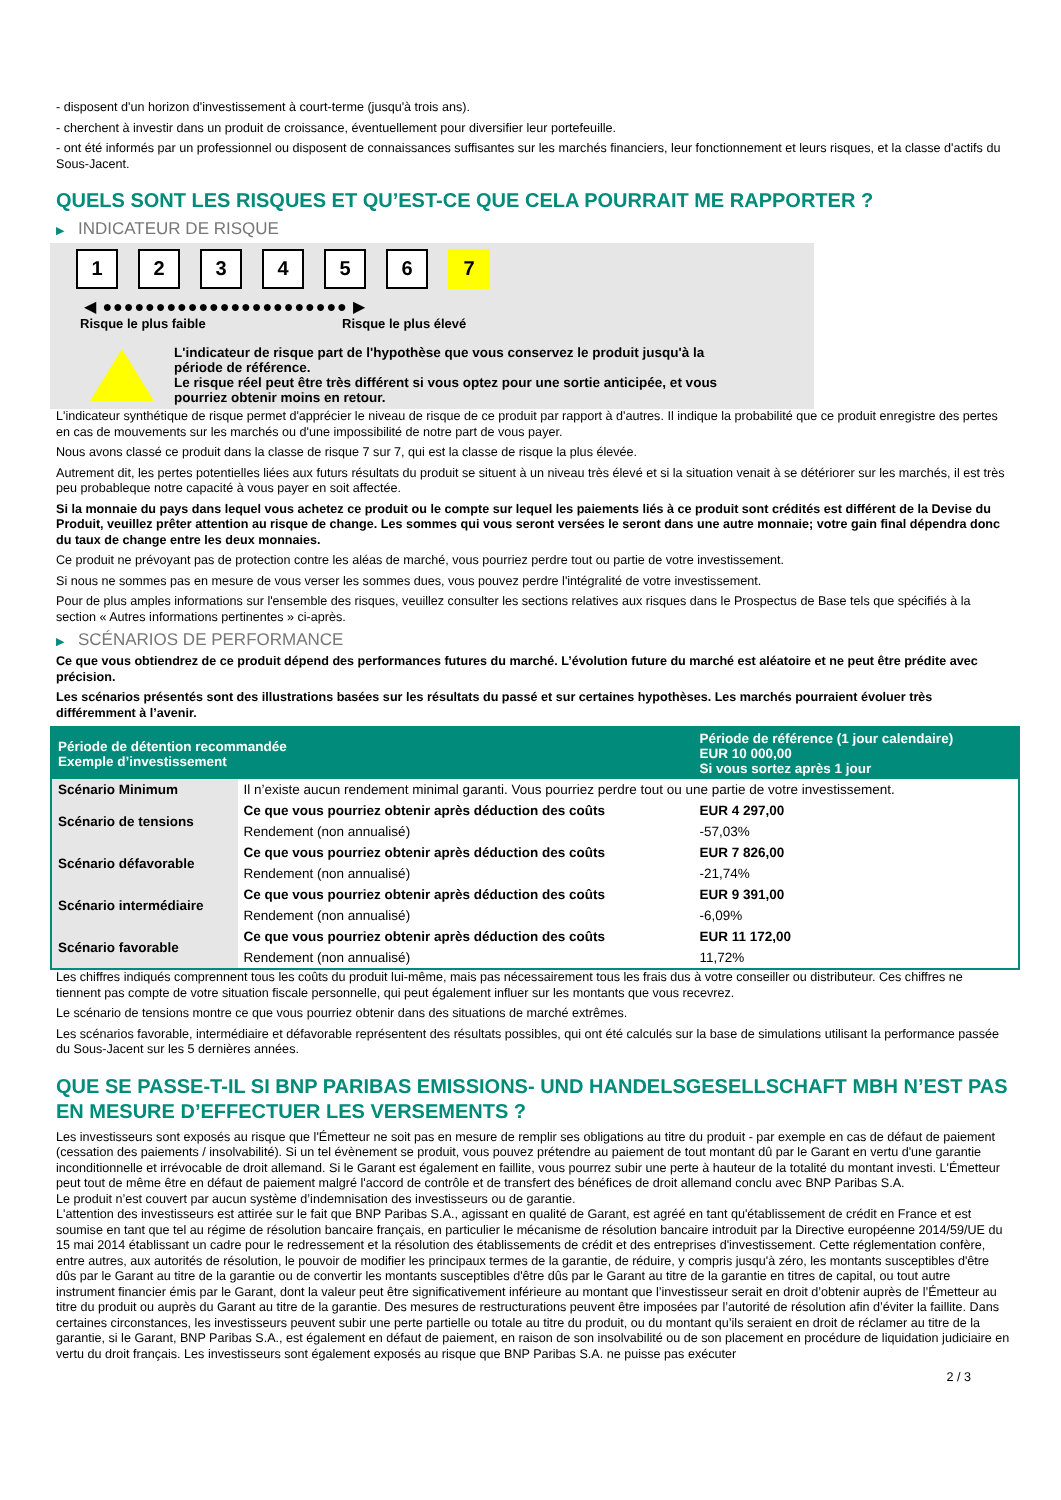- disposent d'un horizon d'investissement à court-terme (jusqu'à trois ans).
- cherchent à investir dans un produit de croissance, éventuellement pour diversifier leur portefeuille.
- ont été informés par un professionnel ou disposent de connaissances suffisantes sur les marchés financiers, leur fonctionnement et leurs risques, et la classe d'actifs du Sous-Jacent.
QUELS SONT LES RISQUES ET QU’EST-CE QUE CELA POURRAIT ME RAPPORTER ?
▶ INDICATEUR DE RISQUE
1 2 3 4 5 6 7
◀ ●●●●●●●●●●●●●●●●●●●●●●● ▶
Risque le plus faible Risque le plus élevé
L'indicateur de risque part de l'hypothèse que vous conservez le produit jusqu'à la
période de référence.
Le risque réel peut être très différent si vous optez pour une sortie anticipée, et vous
pourriez obtenir moins en retour.
L'indicateur synthétique de risque permet d'apprécier le niveau de risque de ce produit par rapport à d'autres. Il indique la probabilité que ce produit enregistre des pertes en cas de mouvements sur les marchés ou d'une impossibilité de notre part de vous payer.
Nous avons classé ce produit dans la classe de risque 7 sur 7, qui est la classe de risque la plus élevée.
Autrement dit, les pertes potentielles liées aux futurs résultats du produit se situent à un niveau très élevé et si la situation venait à se détériorer sur les marchés, il est très peu probableque notre capacité à vous payer en soit affectée.
Si la monnaie du pays dans lequel vous achetez ce produit ou le compte sur lequel les paiements liés à ce produit sont crédités est différent de la Devise du Produit, veuillez prêter attention au risque de change. Les sommes qui vous seront versées le seront dans une autre monnaie; votre gain final dépendra donc du taux de change entre les deux monnaies.
Ce produit ne prévoyant pas de protection contre les aléas de marché, vous pourriez perdre tout ou partie de votre investissement.
Si nous ne sommes pas en mesure de vous verser les sommes dues, vous pouvez perdre l'intégralité de votre investissement.
Pour de plus amples informations sur l'ensemble des risques, veuillez consulter les sections relatives aux risques dans le Prospectus de Base tels que spécifiés à la section « Autres informations pertinentes » ci-après.
▶ SCÉNARIOS DE PERFORMANCE
Ce que vous obtiendrez de ce produit dépend des performances futures du marché. L’évolution future du marché est aléatoire et ne peut être prédite avec précision.
Les scénarios présentés sont des illustrations basées sur les résultats du passé et sur certaines hypothèses. Les marchés pourraient évoluer très différemment à l’avenir.
| Période de détention recommandée Exemple d’investissement | | Période de référence (1 jour calendaire) EUR 10 000,00 Si vous sortez après 1 jour |
| --- | --- | --- |
| Scénario Minimum | Il n’existe aucun rendement minimal garanti. Vous pourriez perdre tout ou une partie de votre investissement. | |
| Scénario de tensions | Ce que vous pourriez obtenir après déduction des coûts | EUR 4 297,00 |
| | Rendement (non annualisé) | -57,03% |
| Scénario défavorable | Ce que vous pourriez obtenir après déduction des coûts | EUR 7 826,00 |
| | Rendement (non annualisé) | -21,74% |
| Scénario intermédiaire | Ce que vous pourriez obtenir après déduction des coûts | EUR 9 391,00 |
| | Rendement (non annualisé) | -6,09% |
| Scénario favorable | Ce que vous pourriez obtenir après déduction des coûts | EUR 11 172,00 |
| | Rendement (non annualisé) | 11,72% |
Les chiffres indiqués comprennent tous les coûts du produit lui-même, mais pas nécessairement tous les frais dus à votre conseiller ou distributeur. Ces chiffres ne tiennent pas compte de votre situation fiscale personnelle, qui peut également influer sur les montants que vous recevrez.
Le scénario de tensions montre ce que vous pourriez obtenir dans des situations de marché extrêmes.
Les scénarios favorable, intermédiaire et défavorable représentent des résultats possibles, qui ont été calculés sur la base de simulations utilisant la performance passée du Sous-Jacent sur les 5 dernières années.
QUE SE PASSE-T-IL SI BNP PARIBAS EMISSIONS- UND HANDELSGESELLSCHAFT MBH N’EST PAS EN MESURE D’EFFECTUER LES VERSEMENTS ?
Les investisseurs sont exposés au risque que l'Émetteur ne soit pas en mesure de remplir ses obligations au titre du produit - par exemple en cas de défaut de paiement (cessation des paiements / insolvabilité). Si un tel évènement se produit, vous pouvez prétendre au paiement de tout montant dû par le Garant en vertu d'une garantie inconditionnelle et irrévocable de droit allemand. Si le Garant est également en faillite, vous pourrez subir une perte à hauteur de la totalité du montant investi. L'Émetteur peut tout de même être en défaut de paiement malgré l'accord de contrôle et de transfert des bénéfices de droit allemand conclu avec BNP Paribas S.A.
Le produit n’est couvert par aucun système d’indemnisation des investisseurs ou de garantie.
L'attention des investisseurs est attirée sur le fait que BNP Paribas S.A., agissant en qualité de Garant, est agréé en tant qu'établissement de crédit en France et est soumise en tant que tel au régime de résolution bancaire français, en particulier le mécanisme de résolution bancaire introduit par la Directive européenne 2014/59/UE du 15 mai 2014 établissant un cadre pour le redressement et la résolution des établissements de crédit et des entreprises d'investissement. Cette réglementation confère, entre autres, aux autorités de résolution, le pouvoir de modifier les principaux termes de la garantie, de réduire, y compris jusqu'à zéro, les montants susceptibles d'être dûs par le Garant au titre de la garantie ou de convertir les montants susceptibles d'être dûs par le Garant au titre de la garantie en titres de capital, ou tout autre instrument financier émis par le Garant, dont la valeur peut être significativement inférieure au montant que l’investisseur serait en droit d’obtenir auprès de l’Émetteur au titre du produit ou auprès du Garant au titre de la garantie. Des mesures de restructurations peuvent être imposées par l’autorité de résolution afin d’éviter la faillite. Dans certaines circonstances, les investisseurs peuvent subir une perte partielle ou totale au titre du produit, ou du montant qu’ils seraient en droit de réclamer au titre de la garantie, si le Garant, BNP Paribas S.A., est également en défaut de paiement, en raison de son insolvabilité ou de son placement en procédure de liquidation judiciaire en vertu du droit français. Les investisseurs sont également exposés au risque que BNP Paribas S.A. ne puisse pas exécuter
2 / 3